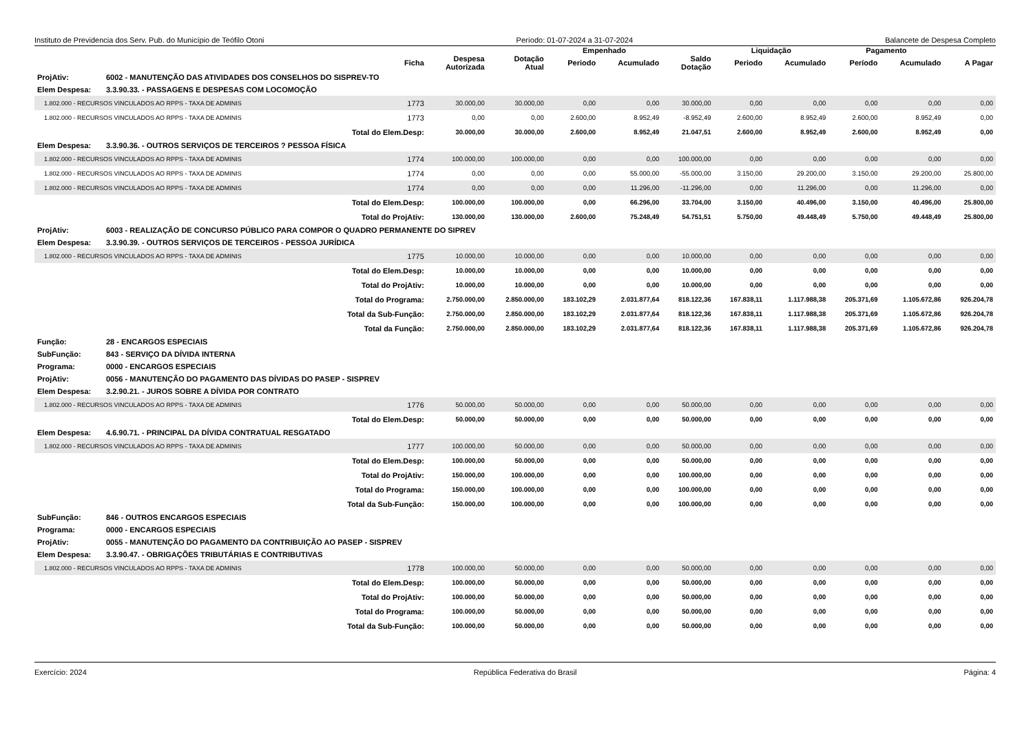Instituto de Previdencia dos Serv. Pub. do Município de Teófilo Otoni Período: 01-07-2024 a 31-07-2024 Balancete de Despesa Completo
| | | | | | Empenhado | | | Liquidação | | Pagamento | | |
| --- | --- | --- | --- | --- | --- | --- | --- | --- | --- | --- | --- | --- |
| | | Ficha | Despesa Autorizada | Dotação Atual | Periodo | Acumulado | Saldo Dotação | Periodo | Acumulado | Período | Acumulado | A Pagar |
| ProjAtiv: | 6002 - MANUTENÇÃO DAS ATIVIDADES DOS CONSELHOS DO SISPREV-TO | | | | | | | | | | | |
| Elem Despesa: | 3.3.90.33. - PASSAGENS E DESPESAS COM LOCOMOÇÃO | | | | | | | | | | | |
| 1.802.000 - RECURSOS VINCULADOS AO RPPS - TAXA DE ADMINIS | | 1773 | 30.000,00 | 30.000,00 | 0,00 | 0,00 | 30.000,00 | 0,00 | 0,00 | 0,00 | 0,00 | 0,00 |
| 1.802.000 - RECURSOS VINCULADOS AO RPPS - TAXA DE ADMINIS | | 1773 | 0,00 | 0,00 | 2.600,00 | 8.952,49 | -8.952,49 | 2.600,00 | 8.952,49 | 2.600,00 | 8.952,49 | 0,00 |
| Total do Elem.Desp: | | | 30.000,00 | 30.000,00 | 2.600,00 | 8.952,49 | 21.047,51 | 2.600,00 | 8.952,49 | 2.600,00 | 8.952,49 | 0,00 |
| Elem Despesa: | 3.3.90.36. - OUTROS SERVIÇOS DE TERCEIROS ? PESSOA FÍSICA | | | | | | | | | | | |
| 1.802.000 - RECURSOS VINCULADOS AO RPPS - TAXA DE ADMINIS | | 1774 | 100.000,00 | 100.000,00 | 0,00 | 0,00 | 100.000,00 | 0,00 | 0,00 | 0,00 | 0,00 | 0,00 |
| 1.802.000 - RECURSOS VINCULADOS AO RPPS - TAXA DE ADMINIS | | 1774 | 0,00 | 0,00 | 0,00 | 55.000,00 | -55.000,00 | 3.150,00 | 29.200,00 | 3.150,00 | 29.200,00 | 25.800,00 |
| 1.802.000 - RECURSOS VINCULADOS AO RPPS - TAXA DE ADMINIS | | 1774 | 0,00 | 0,00 | 0,00 | 11.296,00 | -11.296,00 | 0,00 | 11.296,00 | 0,00 | 11.296,00 | 0,00 |
| Total do Elem.Desp: | | | 100.000,00 | 100.000,00 | 0,00 | 66.296,00 | 33.704,00 | 3.150,00 | 40.496,00 | 3.150,00 | 40.496,00 | 25.800,00 |
| Total do ProjAtiv: | | | 130.000,00 | 130.000,00 | 2.600,00 | 75.248,49 | 54.751,51 | 5.750,00 | 49.448,49 | 5.750,00 | 49.448,49 | 25.800,00 |
| ProjAtiv: | 6003 - REALIZAÇÃO DE CONCURSO PÚBLICO PARA COMPOR O QUADRO PERMANENTE DO SIPREV | | | | | | | | | | | |
| Elem Despesa: | 3.3.90.39. - OUTROS SERVIÇOS DE TERCEIROS - PESSOA JURÍDICA | | | | | | | | | | | |
| 1.802.000 - RECURSOS VINCULADOS AO RPPS - TAXA DE ADMINIS | | 1775 | 10.000,00 | 10.000,00 | 0,00 | 0,00 | 10.000,00 | 0,00 | 0,00 | 0,00 | 0,00 | 0,00 |
| Total do Elem.Desp: | | | 10.000,00 | 10.000,00 | 0,00 | 0,00 | 10.000,00 | 0,00 | 0,00 | 0,00 | 0,00 | 0,00 |
| Total do ProjAtiv: | | | 10.000,00 | 10.000,00 | 0,00 | 0,00 | 10.000,00 | 0,00 | 0,00 | 0,00 | 0,00 | 0,00 |
| Total do Programa: | | | 2.750.000,00 | 2.850.000,00 | 183.102,29 | 2.031.877,64 | 818.122,36 | 167.838,11 | 1.117.988,38 | 205.371,69 | 1.105.672,86 | 926.204,78 |
| Total da Sub-Função: | | | 2.750.000,00 | 2.850.000,00 | 183.102,29 | 2.031.877,64 | 818.122,36 | 167.838,11 | 1.117.988,38 | 205.371,69 | 1.105.672,86 | 926.204,78 |
| Total da Função: | | | 2.750.000,00 | 2.850.000,00 | 183.102,29 | 2.031.877,64 | 818.122,36 | 167.838,11 | 1.117.988,38 | 205.371,69 | 1.105.672,86 | 926.204,78 |
| Função: | 28 - ENCARGOS ESPECIAIS | | | | | | | | | | | |
| SubFunção: | 843 - SERVIÇO DA DÍVIDA INTERNA | | | | | | | | | | | |
| Programa: | 0000 - ENCARGOS ESPECIAIS | | | | | | | | | | | |
| ProjAtiv: | 0056 - MANUTENÇÃO DO PAGAMENTO DAS DÍVIDAS DO PASEP - SISPREV | | | | | | | | | | | |
| Elem Despesa: | 3.2.90.21. - JUROS SOBRE A DÍVIDA POR CONTRATO | | | | | | | | | | | |
| 1.802.000 - RECURSOS VINCULADOS AO RPPS - TAXA DE ADMINIS | | 1776 | 50.000,00 | 50.000,00 | 0,00 | 0,00 | 50.000,00 | 0,00 | 0,00 | 0,00 | 0,00 | 0,00 |
| Total do Elem.Desp: | | | 50.000,00 | 50.000,00 | 0,00 | 0,00 | 50.000,00 | 0,00 | 0,00 | 0,00 | 0,00 | 0,00 |
| Elem Despesa: | 4.6.90.71. - PRINCIPAL DA DÍVIDA CONTRATUAL RESGATADO | | | | | | | | | | | |
| 1.802.000 - RECURSOS VINCULADOS AO RPPS - TAXA DE ADMINIS | | 1777 | 100.000,00 | 50.000,00 | 0,00 | 0,00 | 50.000,00 | 0,00 | 0,00 | 0,00 | 0,00 | 0,00 |
| Total do Elem.Desp: | | | 100.000,00 | 50.000,00 | 0,00 | 0,00 | 50.000,00 | 0,00 | 0,00 | 0,00 | 0,00 | 0,00 |
| Total do ProjAtiv: | | | 150.000,00 | 100.000,00 | 0,00 | 0,00 | 100.000,00 | 0,00 | 0,00 | 0,00 | 0,00 | 0,00 |
| Total do Programa: | | | 150.000,00 | 100.000,00 | 0,00 | 0,00 | 100.000,00 | 0,00 | 0,00 | 0,00 | 0,00 | 0,00 |
| Total da Sub-Função: | | | 150.000,00 | 100.000,00 | 0,00 | 0,00 | 100.000,00 | 0,00 | 0,00 | 0,00 | 0,00 | 0,00 |
| SubFunção: | 846 - OUTROS ENCARGOS ESPECIAIS | | | | | | | | | | | |
| Programa: | 0000 - ENCARGOS ESPECIAIS | | | | | | | | | | | |
| ProjAtiv: | 0055 - MANUTENÇÃO DO PAGAMENTO DA CONTRIBUIÇÃO AO PASEP - SISPREV | | | | | | | | | | | |
| Elem Despesa: | 3.3.90.47. - OBRIGAÇÕES TRIBUTÁRIAS E CONTRIBUTIVAS | | | | | | | | | | | |
| 1.802.000 - RECURSOS VINCULADOS AO RPPS - TAXA DE ADMINIS | | 1778 | 100.000,00 | 50.000,00 | 0,00 | 0,00 | 50.000,00 | 0,00 | 0,00 | 0,00 | 0,00 | 0,00 |
| Total do Elem.Desp: | | | 100.000,00 | 50.000,00 | 0,00 | 0,00 | 50.000,00 | 0,00 | 0,00 | 0,00 | 0,00 | 0,00 |
| Total do ProjAtiv: | | | 100.000,00 | 50.000,00 | 0,00 | 0,00 | 50.000,00 | 0,00 | 0,00 | 0,00 | 0,00 | 0,00 |
| Total do Programa: | | | 100.000,00 | 50.000,00 | 0,00 | 0,00 | 50.000,00 | 0,00 | 0,00 | 0,00 | 0,00 | 0,00 |
| Total da Sub-Função: | | | 100.000,00 | 50.000,00 | 0,00 | 0,00 | 50.000,00 | 0,00 | 0,00 | 0,00 | 0,00 | 0,00 |
Exercício: 2024 República Federativa do Brasil Página: 4